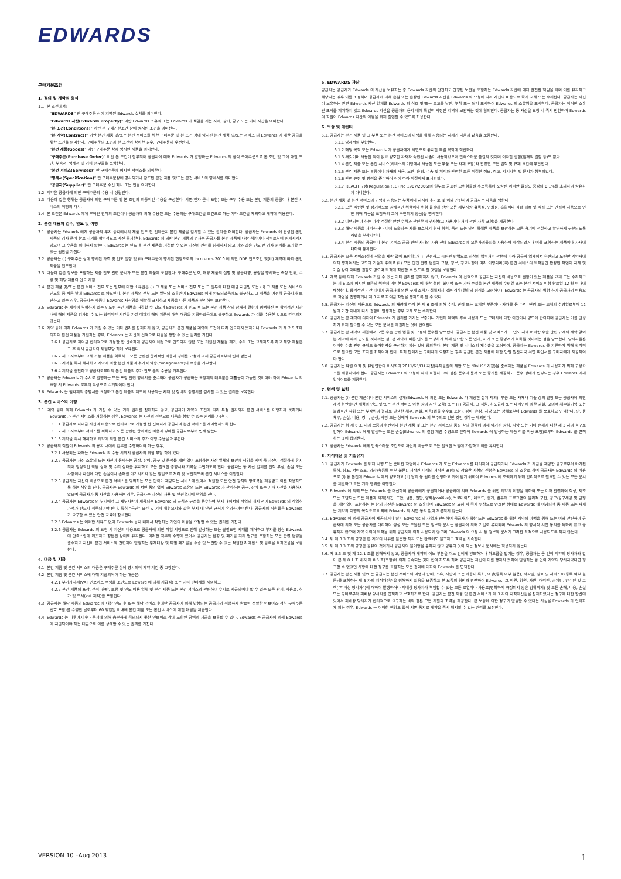EDWARDS
구매기본조건
1. 정의 및 계약의 형식
1.1. 본 조건에서:
“EDWARDS” 란 구매주문 상에 지명된 Edwards 실체를 의미한다.
“Edwards 자산(Edwards Property)” 이란 Edwards 소유의 또는 Edwards 가 책임을 지는 자재, 장비, 공구 또는 기타 자산을 의미한다.
“본 조건(Conditions)” 이란 본 구매기본조건 상에 명시된 조건을 의미한다.
“본 계약(Contract)” 이란 본건 제품 및/또는 본건 서비스를 위한 구매주문 및 본 조건 상에 명시된 본건 제품 및/또는 서비스 의 Edwards 에 대한 공급을 위한 조건을 의미한다. 구매주문의 조건과 본 조건이 상이한 경우, 구매주문이 우선한다.
“본건 제품(Goods)” 이란 구매주문 상에 명시된 제품을 의미한다.
“구매주문(Purchase Order)” 이란 본 조건이 첨부되며 공급자에 대해 Edwards 가 발행하는 Edwards 의 공식 구매주문으로 본 조건 및 그에 대한 도안, 부속서, 명세서 및 기타 첨부물을 포함한다.
“본건 서비스(Services)” 란 구매주문에 명시된 서비스를 의미한다.
“명세서(Specification)” 란 구매주문상에 명시되거나 참조된 본건 제품 및/또는 본건 서비스의 명세서를 의미한다.
“공급자(Supplier)” 란 구매주문 수신 회사 또는 인을 의미한다.
1.2. 계약은 공급자에 의한 구매주문의 수용 시 성립된다.
1.3. 다음과 같은 행위는 공급자에 의한 구매주문 및 본 조건의 최종적인 수용을 구성한다; 서면(전자 문서 포함) 또는 구두 수용 또는 본건 제품의 공급이나 본건 서비스의 이행의 개시.
1.4. 본 조건은 Edwards 에게 부여된 견적의 조건이나 공급자에 의해 수용된 또는 수용되는 구매조건을 조건으로 하는 기타 조건을 제외하고 계약에 적용된다.
2. 본건 제품의 검수, 인도 및 이행
2.1. 공급자는 Edwards 에게 공급자의 부지 등지에서의 제품 인도 전 언제든지 본건 제품을 검사할 수 있는 권리를 허여한다. 공급자는 Edwards 에 완성된 본건 제품의 검사 준비 완료 시기를 합리적으로 사전 통지한다. Edwards 에 의한 본건 제품의 검사는 공급자를 본건 제품에 대한 책임이나 책무로부터 면제시키지 않으며 그 수용을 의미하지 않는다. Edwards 는 인도 후 본건 제품을 거절할 수 있는 자신의 권리를 침해하지 않고 이와 같은 인도 전 검사 권리를 포기할 수 있는 권한을 가진다.
2.2. 공급자는 (i) 구매주문 상에 명시된 가격 및 인도 일정 및 (ii) 구매주문에 명시된 현장으로의 Incoterms 2010 에 의한 DDP 인도조건 및(iii) 계약에 따라 본건 제품을 인도한다.
2.3. 다음과 같은 정보를 포함하는 제품 인도 관련 문서가 모든 본건 제품에 포함된다: 구매주문 번호, 해당 제품의 설명 및 공급자명, 용량을 명시하는 측정 단위, 수량 및 해당 제품의 인도 지점.
2.4. 본건 제품 및/또는 본건 서비스 전부 또는 일부에 대한 소유권은 (i) 그 제품 또는 서비스 전부 또는 그 일부에 대한 대금 지급일 또는 (ii) 그 제품 또는 서비스의 인도일 중 빠른 날에 Edwards 로 양도된다. 본건 제품의 전부 또는 일부의 소유권이 Edwards 에게 양도되었음에도 불구하고 그 제품을 여전히 공급자가 보관하고 있는 경우, 공급자는 제품이 Edwards 자산임을 명확히 표시하고 제품을 다른 제품과 분리하여 보관한다.
2.5. Edwards 는 계약에 부합하지 않는 인도된 본건 제품을 거절할 수 있으며 Edwards 가 인도 후 또는 본건 제품 상의 잠재적 결함이 명백해진 후 합리적인 시간 내에 해당 제품을 검사할 수 있는 합리적인 시간을 가질 때까지 해당 제품에 대한 대금을 지급하였음에도 불구하고 Edwards 가 이를 수용한 것으로 간주되지 않는다.
2.6. 계약 등에 의해 Edwards 가 가질 수 있는 기타 권리를 침해하지 않고, 공급자가 본건 제품을 계약의 조건에 따라 인도하지 못하거나 Edwards 가 제 2.5 조에 의하여 본건 제품을 거절하는 경우, Edwards 는 자신의 선택으로 다음을 행할 수 있는 권리를 가진다.
2.6.1 공급자로 하여금 합리적으로 가능한 한 신속하게 공급자의 비용으로 인도되지 않은 또는 거절된 제품을 제거, 수리 또는 교체하도록 하고 해당 제품은 그 후 즉시 공급자의 위험부담 하에 보유된다.
2.6.2 제 3 자로부터 교체 가능 제품을 획득하고 모든 관련된 합리적인 비용과 경비를 요청에 의해 공급자로부터 변제 받는다.
2.6.3 계약을 즉시 해지하고 계약에 의한 본건 제품의 추가적 탁송(consignment)의 수용을 거부한다.
2.6.4 계약을 중단하고 공급자로부터의 본건 제품의 추가 인도 분의 수용을 거부한다.
2.7. 공급자는 Edwards 가 수시로 발행하는 모든 포장 관련 명세서를 준수하며 공급자가 공급하는 포장재의 대부분은 재활용이 가능한 것이어야 하며 Edwards 의 요청 시 Edwards 로부터 무상으로 수거되어야 한다.
2.8. Edwards 는 원자재의 증명서를 요청하고 본건 제품의 제조에 사용되는 자재 및 장비의 증명서를 검사할 수 있는 권리를 보유한다.
3. 본건 서비스의 이행
3.1. 계약 등에 의해 Edwards 가 가질 수 있는 기타 권리를 침해하지 않고, 공급자가 계약의 조건에 따라 특정 일자까지 본건 서비스를 이행하지 못하거나 Edwards 가 본건 서비스를 거절하는 경우, Edwards 는 자신의 선택으로 다음을 행할 수 있는 권리를 가진다.
3.1.1 공급자로 하여금 자신의 비용으로 합리적으로 가능한 한 신속하게 공급자의 본건 서비스를 재이행하도록 한다.
3.1.2 제 3 자로부터 서비스를 획득하고 모든 관련된 합리적인 비용과 경비를 공급자로부터 변제 받는다.
3.1.3 계약을 즉시 해지하고 계약에 의한 본건 서비스의 추가 이행 수용을 거부한다.
3.2. 공급자의 직원이 Edwards 의 용지 내에서 업무를 수행하여야 하는 경우,
3.2.1 사용되는 자재는 Edwards 의 수용 시까지 공급자의 위험 부담 하에 있다.
3.2.2 공급자는 자신 소유의 또는 자신이 통제하는 공장, 장비, 공구 및 문서를 제한 없이 포함하는 자산 일체의 보관에 책임을 지며 동 자산이 적절하게 유지되며 정상적인 작동 상태 및 수리 상태를 유지하고 모든 필요한 증명서와 기록을 수반하도록 한다. 공급자는 동 자산 일체를 인적 부상, 손실 또는 사망이나 자산에 대한 손실이나 손해를 야기시키지 않는 방법으로 처리 및 보관되도록 본건 서비스를 이행한다.
3.2.3 공급자는 자신의 비용으로 본건 서비스를 영위하는 모든 인력이 제공되는 서비스에 있어서 적절한 모든 안전 장치와 방호복을 제공받고 이를 착용하도록 하는 책임을 진다. 공급자는 Edwards 의 서면 동의 없이 Edwards 소유의 또는 Edwards 가 관리하는 공구, 장비 또는 기타 자산을 사용하지 않으며 공급자가 동 자산을 사용하는 경우, 공급자는 자신의 사용 및 안전유지에 책임을 진다.
3.2.4 공급자는 Edwards 의 부지에서 그 세부사항이 제공되는 Edwards 의 규칙과 규정을 준수하며 부지 내에서의 작업의 개시 전에 Edwards 의 작업허가서가 반드시 취득되어야 한다. 특히 “금연” 요건 및 기타 위험요지와 같은 부지 내 안전 규칙에 유의하여야 한다. 공급자의 직원들은 Edwards 가 요구할 수 있는 안전 교육에 참석한다.
3.2.5 Edwards 는 어떠한 사유도 없이 Edwards 용지 내에서 작업하는 개인의 이동을 요청할 수 있는 권리를 가진다.
3.2.6 공급자는 Edwards 의 요청 시 자신의 비용으로 공급자에 의한 작업 시행으로 인해 발생하는 또는 불필요한 자재를 제거하고 부지를 항상 Edwards 에 만족스럽게 깨끗하고 정돈된 상태로 유지한다. 이러한 직무의 수행에 있어서 공급자는 환경 및 폐기물 처리 법규를 포함하는 모든 관련 법령을 준수하고 자신이 본건 서비스와 관련하여 발생하는 통제대상 및 특별 폐기물을 수송 및 보관할 수 있는 적절한 라이센스 및 등록을 득하였음을 보증한다.
4. 대금 및 지급
4.1. 본건 제품 및 본건 서비스의 대금은 구매주문 상에 명시되며 계약 기간 중 고정된다.
4.2. 본건 제품 및 본건 서비스에 대해 지급되어야 하는 대금은:
4.2.1 부가가치세(VAT 인보이스 수령을 조건으로 Edward 에 의해 지급됨) 또는 기타 판매세를 제외하고
4.2.2 본건 제품의 포장, 선적, 운반, 보험 및 인도 비용 일체 및 본건 제품 또는 본건 서비스와 관련하여 수시로 지급되어야 할 수 있는 모든 관세, 사용료, 허가 및 조세(vat 제외)를 포함한다.
4.3. 공급자는 해당 제품의 Edwards 에 대한 인도 후 또는 해당 서비스 후에만 공급자에 의해 발행되는 공급자의 적법하게 완료된 정확한 인보이스(정식 구매주문 번호 포함)를 수령한 날로부터 60 영업일 이내에 본건 제품 또는 본건 서비스에 대한 대금을 지급한다.
4.4. Edwards 는 다투어지거나 문서에 의해 충분하게 증명되지 못한 인보이스 상에 포함된 금액의 지급을 보류할 수 있다. Edwards 는 공급자에 의해 Edwards 에 지급되어야 하는 대금으로 이를 상계할 수 있는 권리를 가진다.
5. EDWARDS 자산
공급자는 공급자가 Edwards 의 자산을 보유하는 중 Edwards 자산의 안전하고 안정된 보관을 포함하는 Edwards 자산에 대해 완전한 책임을 지며 이를 유지하고 해당되는 경우 이를 조정하며 공급자에 의해 손실 또는 손상된 Edwards 자산을 Edwards 의 요청에 따라 자신의 비용으로 즉시 교체 또는 수리한다. 공급자는 자신이 보유하는 관련 Edwards 자산 일체를 Edwards 의 상호 및/또는 로고를 날인, 부착 또는 달리 표시하여 Edwards 의 소유임을 표시한다. 공급자는 이러한 소유권 표시를 제거하지 않고 Edwards 자산을 공급자의 용지 내에 특별히 지정된 지역에 보관하는 것에 합의한다. 공급자는 동 자산을 요청 시 즉시 반환하며 Edwards 의 직원이 Edwards 자산의 이동을 위해 출입할 수 있도록 허용한다.
6. 보증 및 개런티
6.1. 공급자는 본건 제품 및 그 부품 또는 본건 서비스의 이행을 위해 사용되는 자재가 다음과 같음을 보증한다.
6.1.1 명세서와 부합한다.
6.1.2 해당 목적 또는 Edwards 가 공급자에게 서면으로 통지한 특별 목적에 적합하다.
6.1.3 새것이며 사용된 적이 없고 양호한 자재와 숙련된 시술이 사용되었으며 만족스러운 품질의 것이며 어떠한 결함(잠재적 결함 등)도 없다.
6.1.4 본건 제품 또는 본건 서비스(서비스의 이행에서 사용된 모든 부품 또는 자재 포함)와 관련한 모든 법적 및 규제 요건에 부합한다.
6.1.5 본건 제품 또는 부품이나 자재의 사용, 보관, 운영, 수송 및 처리와 관련한 모든 적절한 정보, 경고, 지시사항 및 문서가 첨부되었다.
6.1.6 관련 규정 및 명령을 준수하며 이에 따라 적절하게 표시되었다.
6.1.7 REACH 규정(Regulation (EC) No 1907/2006)의 일부로 공표된 고위험물질 후보목록에 포함된 어떠한 물질도 중량의 0.1%를 초과하여 함유하지 아니한다.
6.2. 본건 제품 및 본건 서비스의 이행에 사용되는 부품이나 자재에 추가로 및 이와 관련하여 공급자는 다음을 행한다.
6.2.1 모든 직변한 및 장기적으로 잠재적인 위험이나 위험 물질에 관한 모든 세부사항(유독성, 인화성, 흡입이나 직접 접촉 및 직접 또는 간접적 사용으로 인한 위해 작용을 포함하되 그에 국한되지 않음)을 명시한다.
6.2.2 이행되어야 하는 가장 적절한 안전 수칙과 관련한 세부사항(그 사용이나 처리 관련 사항 포함)을 제공한다.
6.2.3 해당 제품을 처리하거나 이에 노출되는 자를 보호하기 위해 위험, 독성 또는 달리 위해한 제품을 보관하는 모든 용기에 적절하고 확연하게 구분되도록 라벨을 부착시킨다.
6.2.4 본건 제품의 공급이나 본건 서비스 공급 관련 자재의 사용 전에 Edwards 에 오존파괴물질을 사용하여 제작되었거나 이를 포함하는 제품이나 자재에 대하여 통지한다.
6.3. 공급자는 모든 서비스(설계 작업을 제한 없이 포함함)가 (i) 안전하고 숙련된 방법으로 최상의 업무처리 관행에 따라 공급자 업계에서 숙련되고 노련한 계약자에 의해 행하여지는 고도의 기술과 주의로 (ii) 모든 안전 관련 법률과 규정, 정보, 경고사항에 따라 이행되며(iii) 본건 서비스의 목적물인 완성된 작업이 자재 및 기술 상의 어떠한 결함도 없으며 목적에 적합할 수 있도록 할 것임을 보증한다.
6.4. 계약 등에 의해 Edwards 가질 수 있는 기타 권리를 침해하지 않고, Edwards 의 선택으로 공급자는 자신의 비용으로 결함이 있는 제품을 교체 또는 수리하고 본 제 6 조에 명시된 보증의 위반에 기인한 Edwards 에 대한 결함, 불이행 또는 기타 손실을 본건 제품의 수령일 또는 본건 서비스 이행 완료일 12 월 이내에 배상한다. 합리적인 기간 이내에 공급자에 의한 구제 조치가 취해지지 않는 경우(결함의 성격을 고려하여), Edwards 는 공급자의 위험 하에 공급자의 비용으로 작업을 진행하거나 제 3 자로 하여금 작업을 행하도록 할 수 있다.
6.5. 공급자는 자신의 비용으로 Edwards 의 재량에 따라 본 제 6 조에 의해 수리, 변경 또는 교체된 부품이나 자재를 동 수리, 변경 또는 교체의 수령일로부터 12 월의 기간 이내에 다시 결함이 발생하는 경우 교체 또는 수리한다.
6.6. 공급자는 본 계약에 의하여 Edwards 가 권리를 가지는 보증이나 개런티 혜택의 후속 사용자 또는 구매자에 대한 이전이나 양도에 합의하며 공급자는 이를 달성하기 위해 필요할 수 있는 모든 문서를 체결하는 것에 합의한다.
6.7. 공급자는 본 계약의 체결에서 모든 수출 관련 법률 및 규정의 준수를 담보한다. 공급자는 본건 제품 및 서비스가 그 인도 시에 어떠한 수출 관련 규제의 제약 없이 본 계약에 따라 인도될 것이라는 점, 본 계약에 따른 인도를 보장하기 위해 필요한 모든 인가, 허가 또는 증명서가 획득될 것이라는 점을 담보한다. 당사자들은 어떠한 수출 관련 규제도 불가항력을 구성하지 않는 것에 합의한다. 본건 제품 및 서비스의 재수출을 고려하여, 공급자는 Edwards 를 지원하기 위해 합리적으로 필요한 모든 조치를 취하여야 한다. 특히 판매자는 구매자가 요청하는 경우 공급된 본건 제품에 대한 단일 원산지국 서면 확인서를 구매자에게 제공하여야 한다.
6.8. 공급자는 유럽 의회 및 유럽연합의 이사회의 2011/65/EU 지침(유해물질의 제한 또는 “RoHS” 지침)을 준수하는 제품을 Edwards 가 사용하기 위해 구성요소를 제공하여야 한다. 공급자는 Edwards 의 요청에 따라 적절히 그와 같은 준수의 문서 또는 증거를 제공하고, 준수 상태가 변경되는 경우 Edwards 에게 업데이트를 제공한다.
7. 면책 및 보험
7.1. 공급자는 (i) 본건 제품이나 본건 서비스의 설계(Edwards 에 의한 또는 Edwards 가 제공한 설계 제외), 부품 또는 자재나 기술 상의 결함 또는 공급자에 의한 계약 위반(본건 제품의 인도 및/또는 본건 서비스 이행 상의 지연 포함) 또는 (ii) 공급자, 그 직원, 하도급자 또는 대리인에 의한 과실, 고의적 채무불이행 또는 불법적인 작위 또는 부작위의 결과로 발생한 채무, 손실, 비용(법률 수수료 포함), 경비, 손상, 사망 또는 상해로부터 Edwards 를 보호하고 면책한다. 단, 동 채무, 손실, 비용, 경비, 손상, 사망 또는 상해가 Edwards 의 부주의로 인한 것인 경우는 제외한다.
7.2. 공급자는 위 제 6 조 내의 보증의 위반이나 본건 제품 및 또는 본건 서비스의 품질 상의 결함에 의해 야기된 상해, 사망 또는 기타 손해에 대한 제 3 자의 청구로 인하여 Edwards 에게 발생하는 모든 손실(Edwards 의 결함 제품 수령으로 인하여 Edwards 에 발생하는 제품 리콜 비용 포함)로부터 Edwards 를 면책하는 것에 합의한다.
7.3. 공급자는 Edwards 에게 만족스러운 조건으로 자신의 비용으로 모든 필요한 보험에 가입하고 이를 유지한다.
8. 지적재산 및 기밀유지
8.1. 공급자가 Edwards 를 위해 시행 또는 준비한 작업이나 Edwards 가 또는 Edwards 를 대리하여 공급되거나 Edwards 가 자금을 제공한 공구로부터 야기된 특허, 상표, 서비스표, 의장권(등록 여부 불문), 저작권(미래의 저작권 포함) 및 상술한 사항의 신청은 Edwards 의 소유로 하며 공급자는 Edwards 의 비용으로 (i) 동 본건에 Edwards 에게 양도하고 (ii) 달리 동 권리를 신청하고 취어 받기 위하여 Edwards 에 조력하기 위해 합리적으로 필요할 수 있는 모든 문서를 체결하고 모든 기타 행위를 이행한다.
8.2. Edwards 에 의해 또는 Edwards 를 대신하여 공급자에게 공급되거나 공급자에 의해 Edwards 를 위한 계약의 이행을 위하여 또는 이와 관련하여 작성, 제조 또는 조달되는 모든 제품과 자재(사진, 도안, 샘플, 원판, 양화(positive), 브로마이드, 레코드, 중거, 컴퓨터 프로그램의 물리적 구현, 공구/공구세공 및 금형을 제한 없이 포함하는)는 상의 자산은 Edwards 의 소유이며 Edwards 의 요청 시 즉시 무상으로 양호한 상태로 Edwards 에 이양되며 동 제품 또는 자재는 계약의 이행의 목적으로 이외에 Edwards 의 서면 동의 없이 처분되지 않는다.
8.3. Edwards 에 의해 공급자에 제공되거나 달리 Edwards 의 사업과 관련하여 공급자가 획한 또는 Edwards 를 위한 계약의 이행을 위해 또는 이와 관련하여 공급자에 의해 또는 공급자를 대리하여 생성 또는 조달된 모든 정보와 문서는 공급자에 의해 기밀로 유지되며 Edwards 의 명시적 서면 동의를 득하지 않고 공유하지 않으며 계약 이외의 목적을 위해 공급자에 의해 사용되지 않으며 Edwards 의 요청 시 동 정보와 문서가 그러한 목적으로 사용되도록 하지 않는다.
8.4. 위 제 8.3 조의 규정은 본 계약의 사유를 불문한 해지 또는 완료에도 불구하고 효력을 지속한다.
8.5. 위 제 8.3 조의 규정은 공유의 것이거나 공급자의 불이행을 통하지 않고 공유의 것이 되는 정보나 문서에는 적용되지 않는다.
8.6. 제 8.3 조 및 제 12.1 조를 침해하지 않고, 공급자가 계약의 어느 부분을 어느 인에게 양도하거나 하도급을 맡기는 경우, 공급자는 동 인이 계약의 당사자와 같이 본 제 8.1 조 내지 제 8.5 조(포함)에 의해 구속되는 것이 합의 하도록 하며 공급자는 자신이 이를 행하지 못하여 발생하는 동 인이 계약의 당사자였다면 청구할 수 없었던 사항에 대한 청구를 포함하는 모든 결과에 대하여 Edwards 를 면책한다.
8.7. 공급자는 본건 제품 및/또는 공급되는 본건 서비스의 이행의 판매, 소유, 재판매 또는 사용이 특허, 의장(등록 여부 불문), 저작권, 상표 및 서비스표(등록 여부 불문)를 포함하는 제 3 자의 지적재산권을 침해하지 않음을 보증하고 본 보증의 위반과 관련하여 Edwards, 그 직원, 임원, 사원, 대리인, 승계인, 양수인 및 고객(“피배상 당사자”)에 대하여 발생하거나 피배상 당사자가 부담할 수 있는 모든 로열티나 사용료(명확하게 규정되지 않은 범위까지) 및 모든 손해, 비용, 손실 또는 경비로부터 피배상 당사자를 면책하고 보호하기로 한다. 공급자는 본건 제품 및 본건 서비스가 제 3 자의 지적재산권을 침해하였다는 청구에 대한 항변에 있어서 피배상 당사자가 합리적으로 요구하는 바와 같은 모든 지원과 조력을 제공한다. 본 보증에 의한 청구가 발생할 수 있다는 사실을 Edwards 가 인지하게 되는 경우, Edwards 는 어떠한 책임도 없이 서면 통지로 계약을 즉시 해지할 수 있는 권리를 보전한다.
VERSION 10 –Aug 2013 1